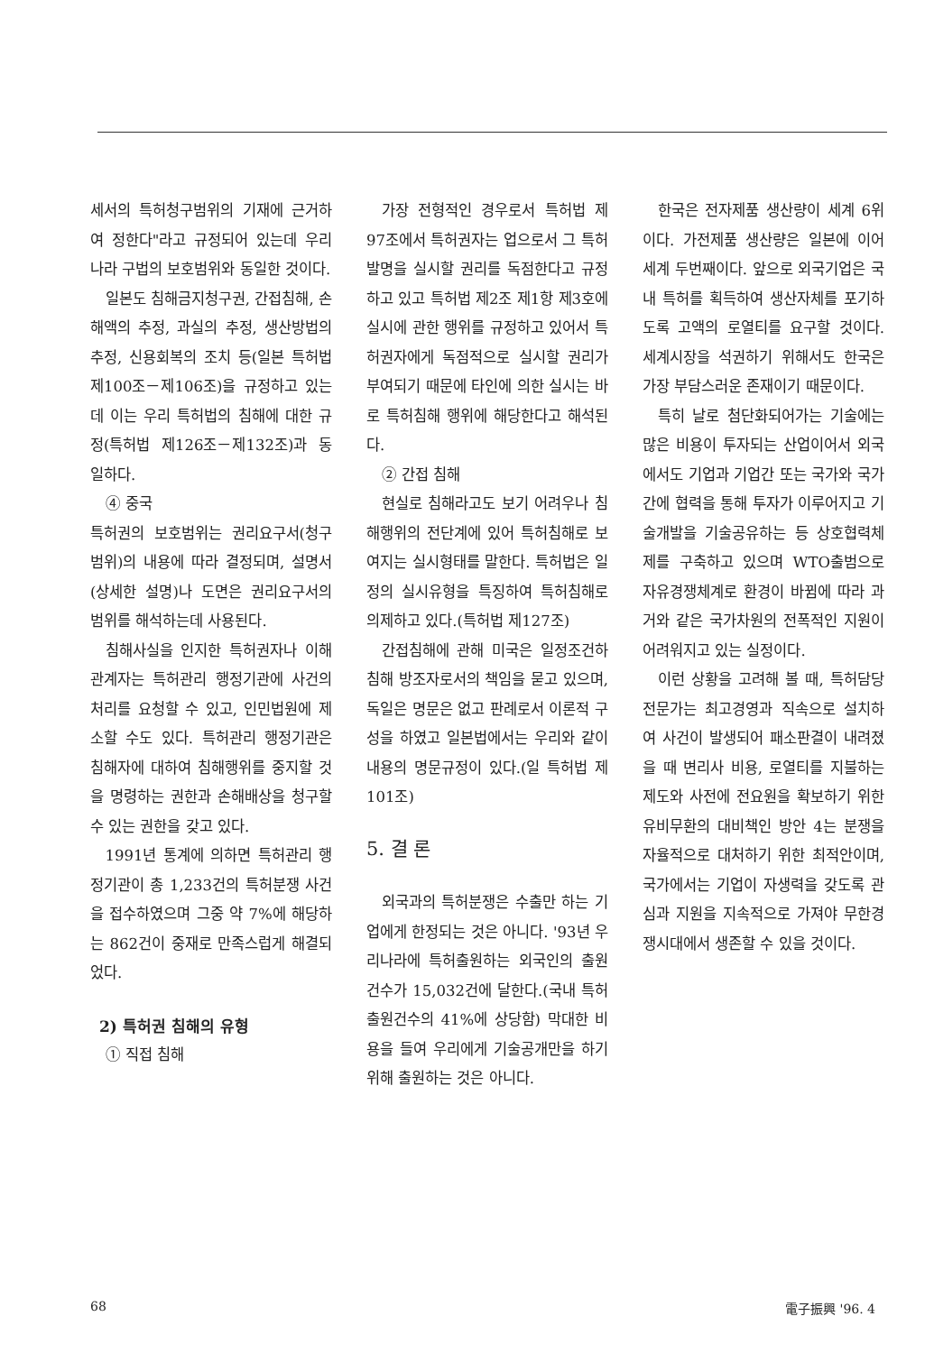세서의 특허청구범위의 기재에 근거하여 정한다"라고 규정되어 있는데 우리나라 구법의 보호범위와 동일한 것이다.
일본도 침해금지청구권, 간접침해, 손해액의 추정, 과실의 추정, 생산방법의 추정, 신용회복의 조치 등(일본 특허법 제100조－제106조)을 규정하고 있는데 이는 우리 특허법의 침해에 대한 규정(특허법 제126조－제132조)과 동일하다.
④ 중국
특허권의 보호범위는 권리요구서(청구범위)의 내용에 따라 결정되며, 설명서(상세한 설명)나 도면은 권리요구서의 범위를 해석하는데 사용된다.
침해사실을 인지한 특허권자나 이해관계자는 특허관리 행정기관에 사건의 처리를 요청할 수 있고, 인민법원에 제소할 수도 있다. 특허관리 행정기관은 침해자에 대하여 침해행위를 중지할 것을 명령하는 권한과 손해배상을 청구할 수 있는 권한을 갖고 있다.
1991년 통계에 의하면 특허관리 행정기관이 총 1,233건의 특허분쟁 사건을 접수하였으며 그중 약 7%에 해당하는 862건이 중재로 만족스럽게 해결되었다.
2) 특허권 침해의 유형
① 직접 침해
가장 전형적인 경우로서 특허법 제97조에서 특허권자는 업으로서 그 특허발명을 실시할 권리를 독점한다고 규정하고 있고 특허법 제2조 제1항 제3호에 실시에 관한 행위를 규정하고 있어서 특허권자에게 독점적으로 실시할 권리가 부여되기 때문에 타인에 의한 실시는 바로 특허침해 행위에 해당한다고 해석된다.
② 간접 침해
현실로 침해라고도 보기 어려우나 침해행위의 전단계에 있어 특허침해로 보여지는 실시형태를 말한다. 특허법은 일정의 실시유형을 특징하여 특허침해로 의제하고 있다.(특허법 제127조)
간접침해에 관해 미국은 일정조건하 침해 방조자로서의 책임을 묻고 있으며, 독일은 명문은 없고 판례로서 이론적 구성을 하였고 일본법에서는 우리와 같이 내용의 명문규정이 있다.(일 특허법 제101조)
5. 결 론
외국과의 특허분쟁은 수출만 하는 기업에게 한정되는 것은 아니다. '93년 우리나라에 특허출원하는 외국인의 출원건수가 15,032건에 달한다.(국내 특허출원건수의 41%에 상당함) 막대한 비용을 들여 우리에게 기술공개만을 하기위해 출원하는 것은 아니다.
한국은 전자제품 생산량이 세계 6위이다. 가전제품 생산량은 일본에 이어 세계 두번째이다. 앞으로 외국기업은 국내 특허를 획득하여 생산자체를 포기하도록 고액의 로열티를 요구할 것이다. 세계시장을 석권하기 위해서도 한국은 가장 부담스러운 존재이기 때문이다.
특히 날로 첨단화되어가는 기술에는 많은 비용이 투자되는 산업이어서 외국에서도 기업과 기업간 또는 국가와 국가간에 협력을 통해 투자가 이루어지고 기술개발을 기술공유하는 등 상호협력체제를 구축하고 있으며 WTO출범으로 자유경쟁체계로 환경이 바뀜에 따라 과거와 같은 국가차원의 전폭적인 지원이 어려워지고 있는 실정이다.
이런 상황을 고려해 볼 때, 특허담당전문가는 최고경영과 직속으로 설치하여 사건이 발생되어 패소판결이 내려졌을 때 변리사 비용, 로열티를 지불하는 제도와 사전에 전요원을 확보하기 위한 유비무환의 대비책인 방안 4는 분쟁을 자율적으로 대처하기 위한 최적안이며, 국가에서는 기업이 자생력을 갖도록 관심과 지원을 지속적으로 가져야 무한경쟁시대에서 생존할 수 있을 것이다.
68 電子振興 '96. 4